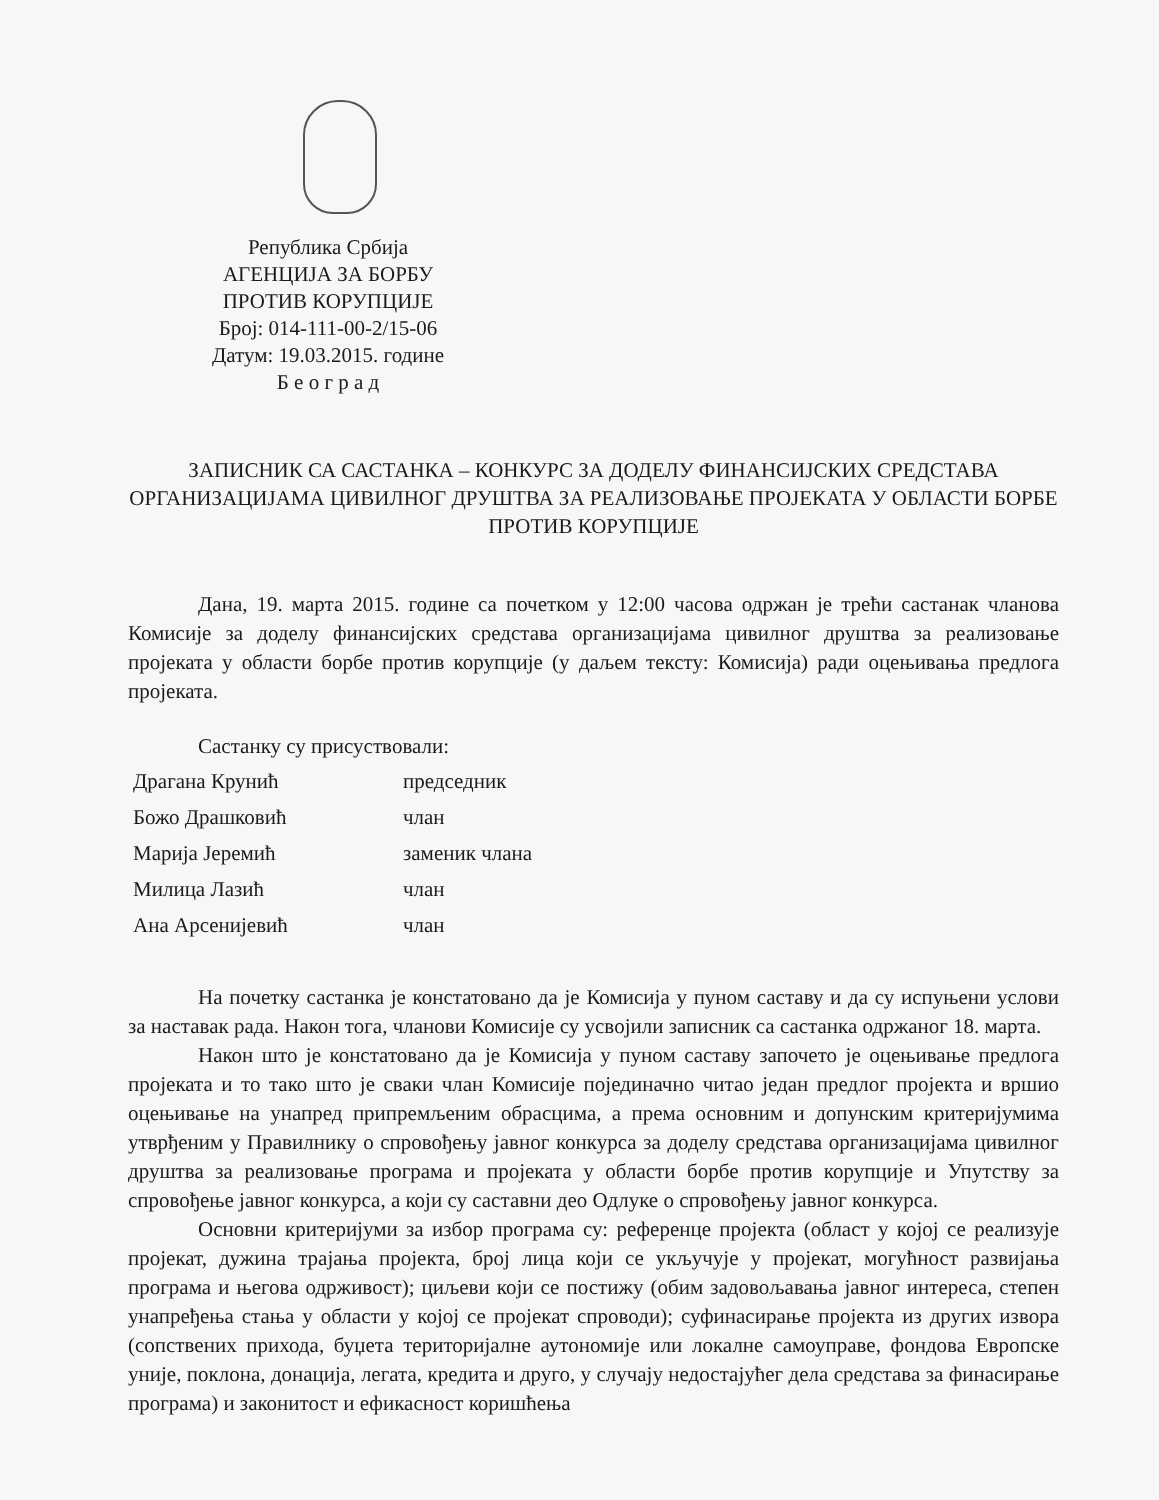Република Србија
АГЕНЦИЈА ЗА БОРБУ
ПРОТИВ КОРУПЦИЈЕ
Број: 014-111-00-2/15-06
Датум: 19.03.2015. године
Б е о г р а д
ЗАПИСНИК СА САСТАНКА – КОНКУРС ЗА ДОДЕЛУ ФИНАНСИЈСКИХ СРЕДСТАВА ОРГАНИЗАЦИЈАМА ЦИВИЛНОГ ДРУШТВА ЗА РЕАЛИЗОВАЊЕ ПРОЈЕКАТА У ОБЛАСТИ БОРБЕ ПРОТИВ КОРУПЦИЈЕ
Дана, 19. марта 2015. године са почетком у 12:00 часова одржан је трећи састанак чланова Комисије за доделу финансијских средстава организацијама цивилног друштва за реализовање пројеката у области борбе против корупције (у даљем тексту: Комисија) ради оцењивања предлога пројеката.
Састанку су присуствовали:
| Драгана Крунић | председник |
| Божо Драшковић | члан |
| Марија Јеремић | заменик члана |
| Милица Лазић | члан |
| Ана Арсенијевић | члан |
На почетку састанка је констатовано да је Комисија у пуном саставу и да су испуњени услови за наставак рада. Након тога, чланови Комисије су усвојили записник са састанка одржаног 18. марта.
Након што је констатовано да је Комисија у пуном саставу започето је оцењивање предлога пројеката и то тако што је сваки члан Комисије појединачно читао један предлог пројекта и вршио оцењивање на унапред припремљеним обрасцима, а према основним и допунским критеријумима утврђеним у Правилнику о спровођењу јавног конкурса за доделу средстава организацијама цивилног друштва за реализовање програма и пројеката у области борбе против корупције и Упутству за спровођење јавног конкурса, а који су саставни део Одлуке о спровођењу јавног конкурса.
Основни критеријуми за избор програма су: референце пројекта (област у којој се реализује пројекат, дужина трајања пројекта, број лица који се укључује у пројекат, могућност развијања програма и његова одрживост); циљеви који се постижу (обим задовољавања јавног интереса, степен унапређења стања у области у којој се пројекат спроводи); суфинасирање пројекта из других извора (сопствених прихода, буџета територијалне аутономије или локалне самоуправе, фондова Европске уније, поклона, донација, легата, кредита и друго, у случају недостајућег дела средстава за финасирање програма) и законитост и ефикасност коришћења